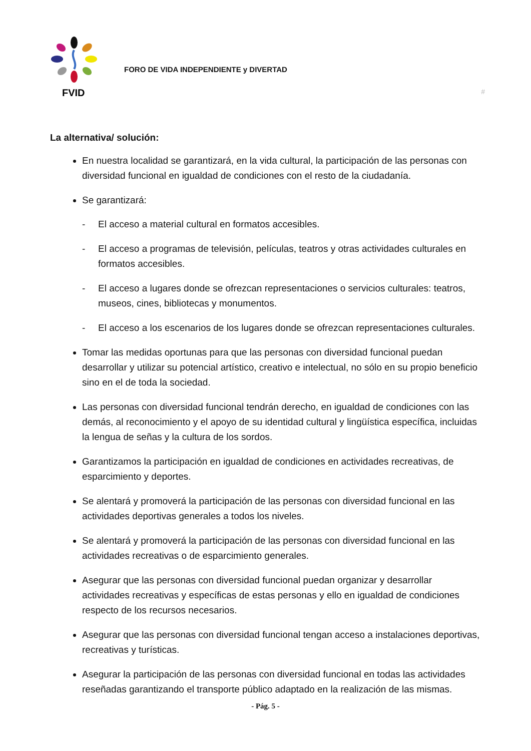FVID
FORO DE VIDA INDEPENDIENTE y DIVERTAD
#
La alternativa/ solución:
En nuestra localidad se garantizará, en la vida cultural, la participación de las personas con diversidad funcional en igualdad de condiciones con el resto de la ciudadanía.
Se garantizará:
- El acceso a material cultural en formatos accesibles.
- El acceso a programas de televisión, películas, teatros y otras actividades culturales en formatos accesibles.
- El acceso a lugares donde se ofrezcan representaciones o servicios culturales: teatros, museos, cines, bibliotecas y monumentos.
- El acceso a los escenarios de los lugares donde se ofrezcan representaciones culturales.
Tomar las medidas oportunas para que las personas con diversidad funcional puedan desarrollar y utilizar su potencial artístico, creativo e intelectual, no sólo en su propio beneficio sino en el de toda la sociedad.
Las personas con diversidad funcional tendrán derecho, en igualdad de condiciones con las demás, al reconocimiento y el apoyo de su identidad cultural y lingüística específica, incluidas la lengua de señas y la cultura de los sordos.
Garantizamos la participación en igualdad de condiciones en actividades recreativas, de esparcimiento y deportes.
Se alentará y promoverá la participación de las personas con diversidad funcional en las actividades deportivas generales a todos los niveles.
Se alentará y promoverá la participación de las personas con diversidad funcional en las actividades recreativas o de esparcimiento generales.
Asegurar que las personas con diversidad funcional puedan organizar y desarrollar actividades recreativas y específicas de estas personas y ello en igualdad de condiciones respecto de los recursos necesarios.
Asegurar que las personas con diversidad funcional tengan acceso a instalaciones deportivas, recreativas y turísticas.
Asegurar la participación de las personas con diversidad funcional en todas las actividades reseñadas garantizando el transporte público adaptado en la realización de las mismas.
- Pág. 5 -